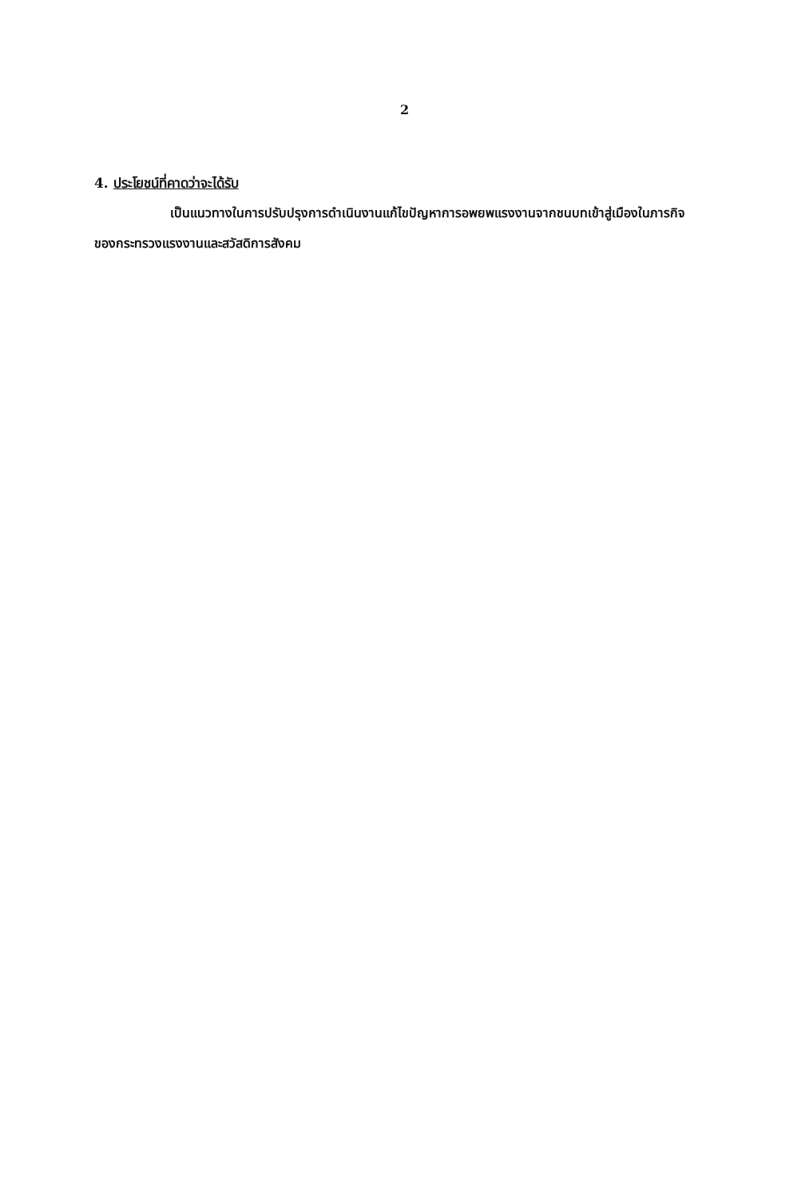2
4. ประโยชน์ที่คาดว่าจะได้รับ
เป็นแนวทางในการปรับปรุงการดำเนินงานแก้ไขปัญหาการอพยพแรงงานจากชนบทเข้าสู่เมืองในภารกิจของกระทรวงแรงงานและสวัสดิการสังคม